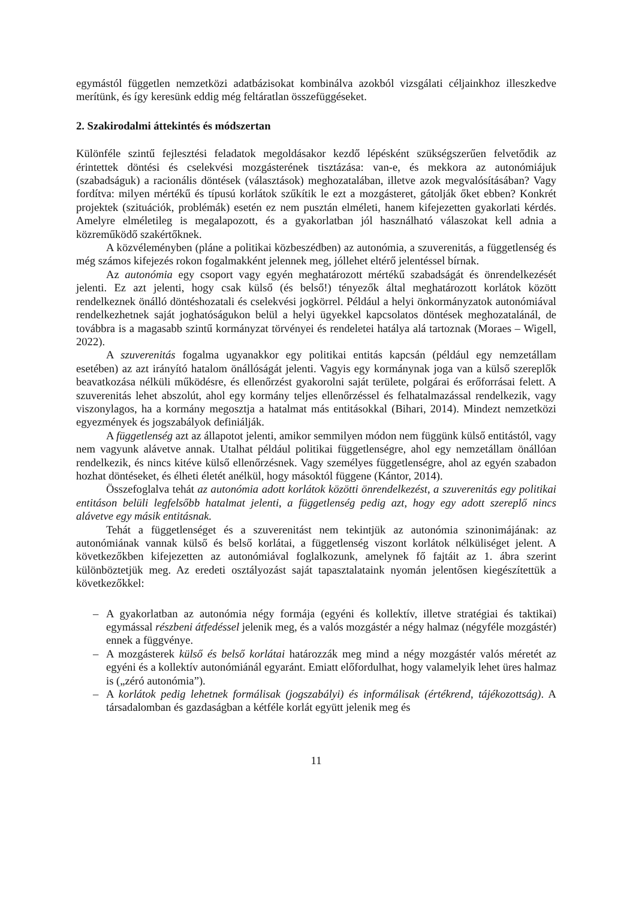egymástól független nemzetközi adatbázisokat kombinálva azokból vizsgálati céljainkhoz illeszkedve merítünk, és így keresünk eddig még feltáratlan összefüggéseket.
2. Szakirodalmi áttekintés és módszertan
Különféle szintű fejlesztési feladatok megoldásakor kezdő lépésként szükségszerűen felvetődik az érintettek döntési és cselekvési mozgásterének tisztázása: van-e, és mekkora az autonómiájuk (szabadságuk) a racionális döntések (választások) meghozatalában, illetve azok megvalósításában? Vagy fordítva: milyen mértékű és típusú korlátok szűkítik le ezt a mozgásteret, gátolják őket ebben? Konkrét projektek (szituációk, problémák) esetén ez nem pusztán elméleti, hanem kifejezetten gyakorlati kérdés. Amelyre elméletileg is megalapozott, és a gyakorlatban jól használható válaszokat kell adnia a közreműködő szakértőknek.
A közvéleményben (pláne a politikai közbeszédben) az autonómia, a szuverenitás, a függetlenség és még számos kifejezés rokon fogalmakként jelennek meg, jóllehet eltérő jelentéssel bírnak.
Az autonómia egy csoport vagy egyén meghatározott mértékű szabadságát és önrendelkezését jelenti. Ez azt jelenti, hogy csak külső (és belső!) tényezők által meghatározott korlátok között rendelkeznek önálló döntéshozatali és cselekvési jogkörrel. Például a helyi önkormányzatok autonómiával rendelkezhetnek saját joghatóságukon belül a helyi ügyekkel kapcsolatos döntések meghozatalánál, de továbbra is a magasabb szintű kormányzat törvényei és rendeletei hatálya alá tartoznak (Moraes – Wigell, 2022).
A szuverenitás fogalma ugyanakkor egy politikai entitás kapcsán (például egy nemzetállam esetében) az azt irányító hatalom önállóságát jelenti. Vagyis egy kormánynak joga van a külső szereplők beavatkozása nélküli működésre, és ellenőrzést gyakorolni saját területe, polgárai és erőforrásai felett. A szuverenitás lehet abszolút, ahol egy kormány teljes ellenőrzéssel és felhatalmazással rendelkezik, vagy viszonylagos, ha a kormány megosztja a hatalmat más entitásokkal (Bihari, 2014). Mindezt nemzetközi egyezmények és jogszabályok definiálják.
A függetlenség azt az állapotot jelenti, amikor semmilyen módon nem függünk külső entitástól, vagy nem vagyunk alávetve annak. Utalhat például politikai függetlenségre, ahol egy nemzetállam önállóan rendelkezik, és nincs kitéve külső ellenőrzésnek. Vagy személyes függetlenségre, ahol az egyén szabadon hozhat döntéseket, és élheti életét anélkül, hogy másoktól függene (Kántor, 2014).
Összefoglalva tehát az autonómia adott korlátok közötti önrendelkezést, a szuverenitás egy politikai entitáson belüli legfelsőbb hatalmat jelenti, a függetlenség pedig azt, hogy egy adott szereplő nincs alávetve egy másik entitásnak.
Tehát a függetlenséget és a szuverenitást nem tekintjük az autonómia szinonimájának: az autonómiának vannak külső és belső korlátai, a függetlenség viszont korlátok nélküliséget jelent. A következőkben kifejezetten az autonómiával foglalkozunk, amelynek fő fajtáit az 1. ábra szerint különböztetjük meg. Az eredeti osztályozást saját tapasztalataink nyomán jelentősen kiegészítettük a következőkkel:
– A gyakorlatban az autonómia négy formája (egyéni és kollektív, illetve stratégiai és taktikai) egymással részbeni átfedéssel jelenik meg, és a valós mozgástér a négy halmaz (négyféle mozgástér) ennek a függvénye.
– A mozgásterek külső és belső korlátai határozzák meg mind a négy mozgástér valós méretét az egyéni és a kollektív autonómiánál egyaránt. Emiatt előfordulhat, hogy valamelyik lehet üres halmaz is („zéró autonómia”).
– A korlátok pedig lehetnek formálisak (jogszabályi) és informálisak (értékrend, tájékozottság). A társadalomban és gazdaságban a kétféle korlát együtt jelenik meg és
11